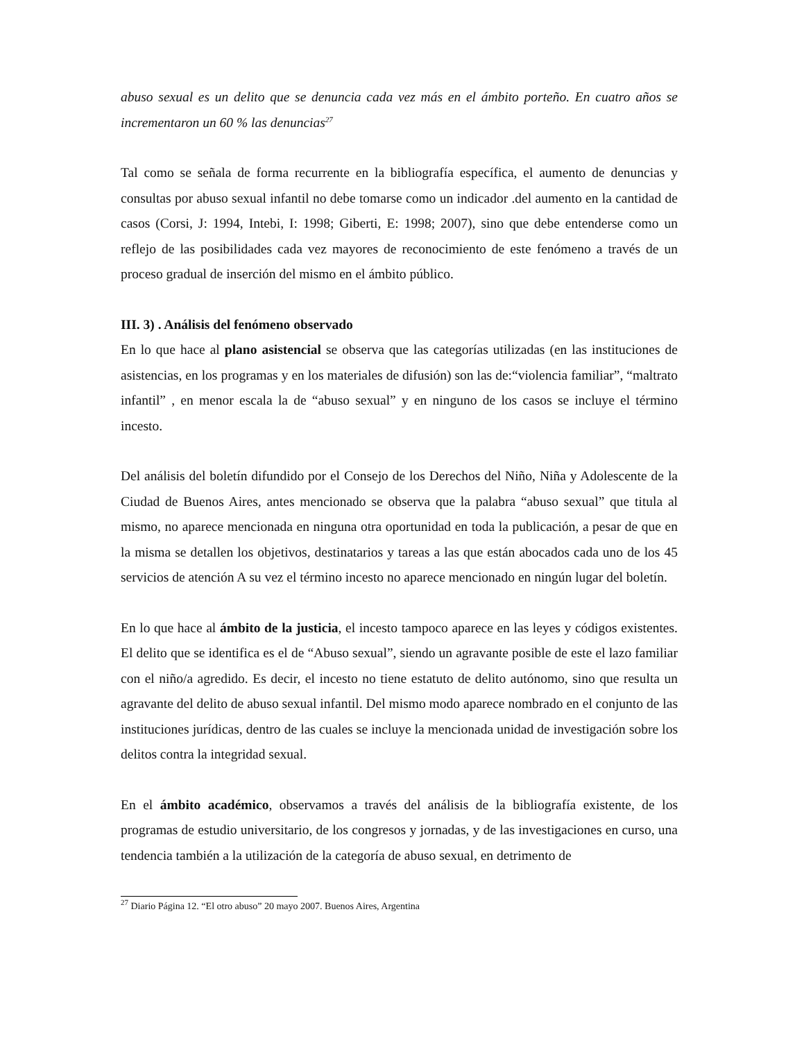abuso sexual es un delito que se denuncia cada vez más en el ámbito porteño. En cuatro años se incrementaron un 60 % las denuncias<sup>27</sup>
Tal como se señala de forma recurrente en la bibliografía específica, el aumento de denuncias y consultas por abuso sexual infantil no debe tomarse como un indicador .del aumento en la cantidad de casos (Corsi, J: 1994, Intebi, I: 1998; Giberti, E: 1998; 2007), sino que debe entenderse como un reflejo de las posibilidades cada vez mayores de reconocimiento de este fenómeno a través de un proceso gradual de inserción del mismo en el ámbito público.
III. 3) . Análisis del fenómeno observado
En lo que hace al plano asistencial se observa que las categorías utilizadas (en las instituciones de asistencias, en los programas y en los materiales de difusión) son las de:“violencia familiar”, “maltrato infantil” , en menor escala la de “abuso sexual” y en ninguno de los casos se incluye el término incesto.
Del análisis del boletín difundido por el Consejo de los Derechos del Niño, Niña y Adolescente de la Ciudad de Buenos Aires, antes mencionado se observa que la palabra “abuso sexual” que titula al mismo, no aparece mencionada en ninguna otra oportunidad en toda la publicación, a pesar de que en la misma se detallen los objetivos, destinatarios y tareas a las que están abocados cada uno de los 45 servicios de atención A su vez el término incesto no aparece mencionado en ningún lugar del boletín.
En lo que hace al ámbito de la justicia, el incesto tampoco aparece en las leyes y códigos existentes. El delito que se identifica es el de “Abuso sexual”, siendo un agravante posible de este el lazo familiar con el niño/a agredido. Es decir, el incesto no tiene estatuto de delito autónomo, sino que resulta un agravante del delito de abuso sexual infantil. Del mismo modo aparece nombrado en el conjunto de las instituciones jurídicas, dentro de las cuales se incluye la mencionada unidad de investigación sobre los delitos contra la integridad sexual.
En el ámbito académico, observamos a través del análisis de la bibliografía existente, de los programas de estudio universitario, de los congresos y jornadas, y de las investigaciones en curso, una tendencia también a la utilización de la categoría de abuso sexual, en detrimento de
<sup>27</sup> Diario Página 12. “El otro abuso” 20 mayo 2007. Buenos Aires, Argentina